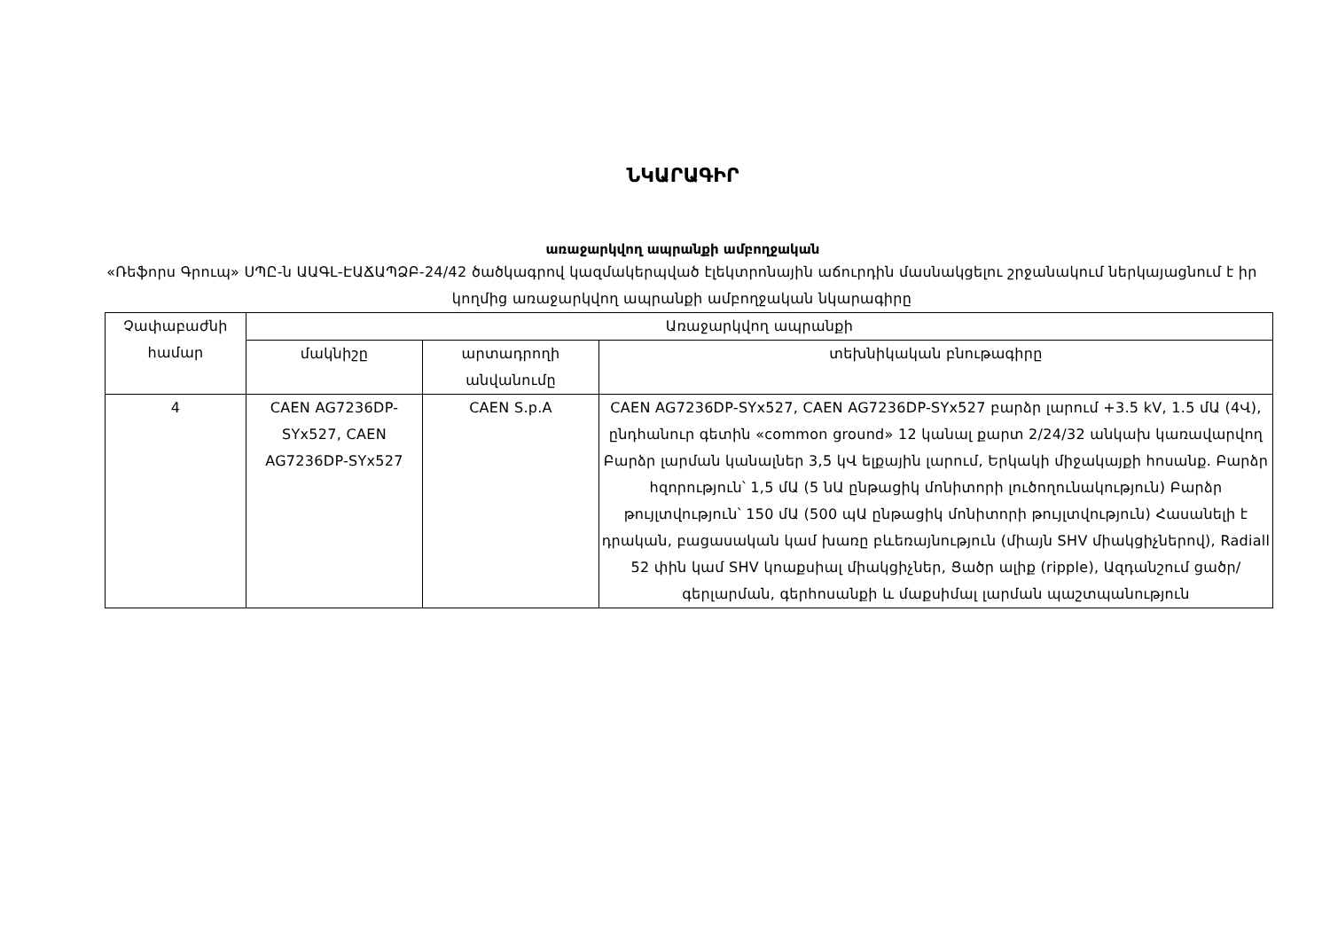ՆԿԱՐԱԳԻՐ
առաջարկվող ապրանքի ամբողջական
«Ռեֆորս Գրուպ» ՍՊԸ-ն ԱԱԳԼ-ԷԱՃԱՊՁԲ-24/42 ծածկագրով կազմակերպված էլեկտրոնային աճուրդին մասնակցելու շրջանակում ներկայացնում է իր կողմից առաջարկվող ապրանքի ամբողջական նկարագիրը
| Չափաբաժնի համար | Առաջարկվող ապրանքի | | |
| --- | --- | --- | --- |
| | մակնիշը | արտադրողի անվանումը | տեխնիկական բնութագիրը |
| 4 | CAEN AG7236DP-SYx527, CAEN AG7236DP-SYx527 | CAEN S.p.A | CAEN AG7236DP-SYx527, CAEN AG7236DP-SYx527 բարձր լարում +3.5 kV, 1.5 մԱ (4Վ), ընդհանուր գետին «common ground» 12 կանալ քարտ 2/24/32 անկախ կառավարվող Բարձր լարման կանալներ 3,5 կՎ ելքային լարում, Երկակի միջակայքի հոսանք. Բարձր հզորություն՝ 1,5 մԱ (5 նԱ ընթացիկ մոնիտորի լուծողունակություն) Բարձր թույլտվություն՝ 150 մԱ (500 պԱ ընթացիկ մոնիտորի թույլտվություն) Հասանելի է դրական, բացասական կամ խառը բևեռայնություն (միայն SHV միակցիչներով), Radiall 52 փին կամ SHV կոաքսիալ միակցիչներ, Ցածր ալիք (ripple), Ազդանշում ցածր/գերլարման, գերհոսանքի և մաքսիմալ լարման պաշտպանություն |